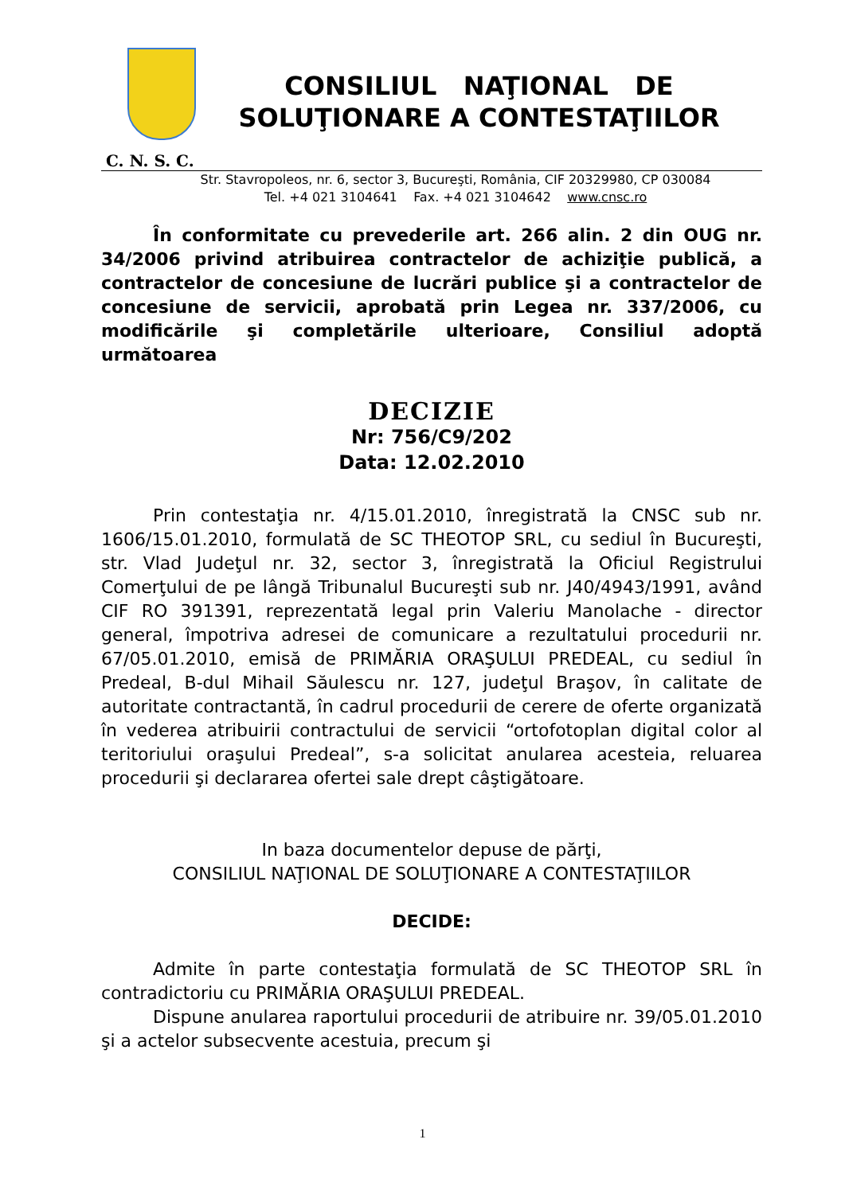CONSILIUL NAŢIONAL DE
SOLUŢIONARE A CONTESTAŢIILOR
C. N. S. C.
Str. Stavropoleos, nr. 6, sector 3, Bucureşti, România, CIF 20329980, CP 030084
Tel. +4 021 3104641 Fax. +4 021 3104642 www.cnsc.ro
În conformitate cu prevederile art. 266 alin. 2 din OUG nr. 34/2006 privind atribuirea contractelor de achiziţie publică, a contractelor de concesiune de lucrări publice şi a contractelor de concesiune de servicii, aprobată prin Legea nr. 337/2006, cu modificările şi completările ulterioare, Consiliul adoptă următoarea
DECIZIE
Nr: 756/C9/202
Data: 12.02.2010
Prin contestaţia nr. 4/15.01.2010, înregistrată la CNSC sub nr. 1606/15.01.2010, formulată de SC THEOTOP SRL, cu sediul în Bucureşti, str. Vlad Judeţul nr. 32, sector 3, înregistrată la Oficiul Registrului Comerţului de pe lângă Tribunalul Bucureşti sub nr. J40/4943/1991, având CIF RO 391391, reprezentată legal prin Valeriu Manolache - director general, împotriva adresei de comunicare a rezultatului procedurii nr. 67/05.01.2010, emisă de PRIMĂRIA ORAŞULUI PREDEAL, cu sediul în Predeal, B-dul Mihail Săulescu nr. 127, judeţul Braşov, în calitate de autoritate contractantă, în cadrul procedurii de cerere de oferte organizată în vederea atribuirii contractului de servicii “ortofotoplan digital color al teritoriului oraşului Predeal”, s-a solicitat anularea acesteia, reluarea procedurii şi declararea ofertei sale drept câştigătoare.
In baza documentelor depuse de părţi,
CONSILIUL NAŢIONAL DE SOLUŢIONARE A CONTESTAŢIILOR
DECIDE:
Admite în parte contestaţia formulată de SC THEOTOP SRL în contradictoriu cu PRIMĂRIA ORAŞULUI PREDEAL.
Dispune anularea raportului procedurii de atribuire nr. 39/05.01.2010 şi a actelor subsecvente acestuia, precum şi
1